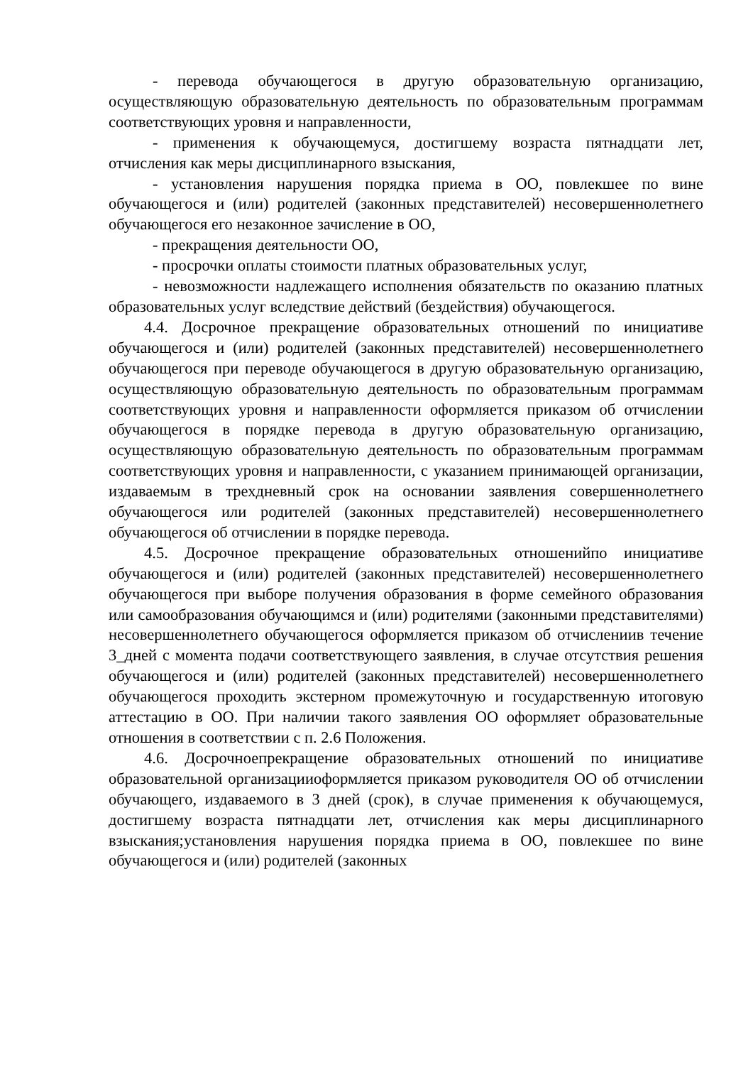- перевода обучающегося в другую образовательную организацию, осуществляющую образовательную деятельность по образовательным программам соответствующих уровня и направленности,
- применения к обучающемуся, достигшему возраста пятнадцати лет, отчисления как меры дисциплинарного взыскания,
- установления нарушения порядка приема в ОО, повлекшее по вине обучающегося и (или) родителей (законных представителей) несовершеннолетнего обучающегося его незаконное зачисление в ОО,
- прекращения деятельности ОО,
- просрочки оплаты стоимости платных образовательных услуг,
- невозможности надлежащего исполнения обязательств по оказанию платных образовательных услуг вследствие действий (бездействия) обучающегося.
4.4. Досрочное прекращение образовательных отношений по инициативе обучающегося и (или) родителей (законных представителей) несовершеннолетнего обучающегося при переводе обучающегося в другую образовательную организацию, осуществляющую образовательную деятельность по образовательным программам соответствующих уровня и направленности оформляется приказом об отчислении обучающегося в порядке перевода в другую образовательную организацию, осуществляющую образовательную деятельность по образовательным программам соответствующих уровня и направленности, с указанием принимающей организации, издаваемым в трехдневный срок на основании заявления совершеннолетнего обучающегося или родителей (законных представителей) несовершеннолетнего обучающегося об отчислении в порядке перевода.
4.5. Досрочное прекращение образовательных отношенийпо инициативе обучающегося и (или) родителей (законных представителей) несовершеннолетнего обучающегося при выборе получения образования в форме семейного образования или самообразования обучающимся и (или) родителями (законными представителями) несовершеннолетнего обучающегося оформляется приказом об отчислениив течение 3_дней с момента подачи соответствующего заявления, в случае отсутствия решения обучающегося и (или) родителей (законных представителей) несовершеннолетнего обучающегося проходить экстерном промежуточную и государственную итоговую аттестацию в ОО. При наличии такого заявления ОО оформляет образовательные отношения в соответствии с п. 2.6 Положения.
4.6. Досрочноепрекращение образовательных отношений по инициативе образовательной организацииоформляется приказом руководителя ОО об отчислении обучающего, издаваемого в 3 дней (срок), в случае применения к обучающемуся, достигшему возраста пятнадцати лет, отчисления как меры дисциплинарного взыскания;установления нарушения порядка приема в ОО, повлекшее по вине обучающегося и (или) родителей (законных